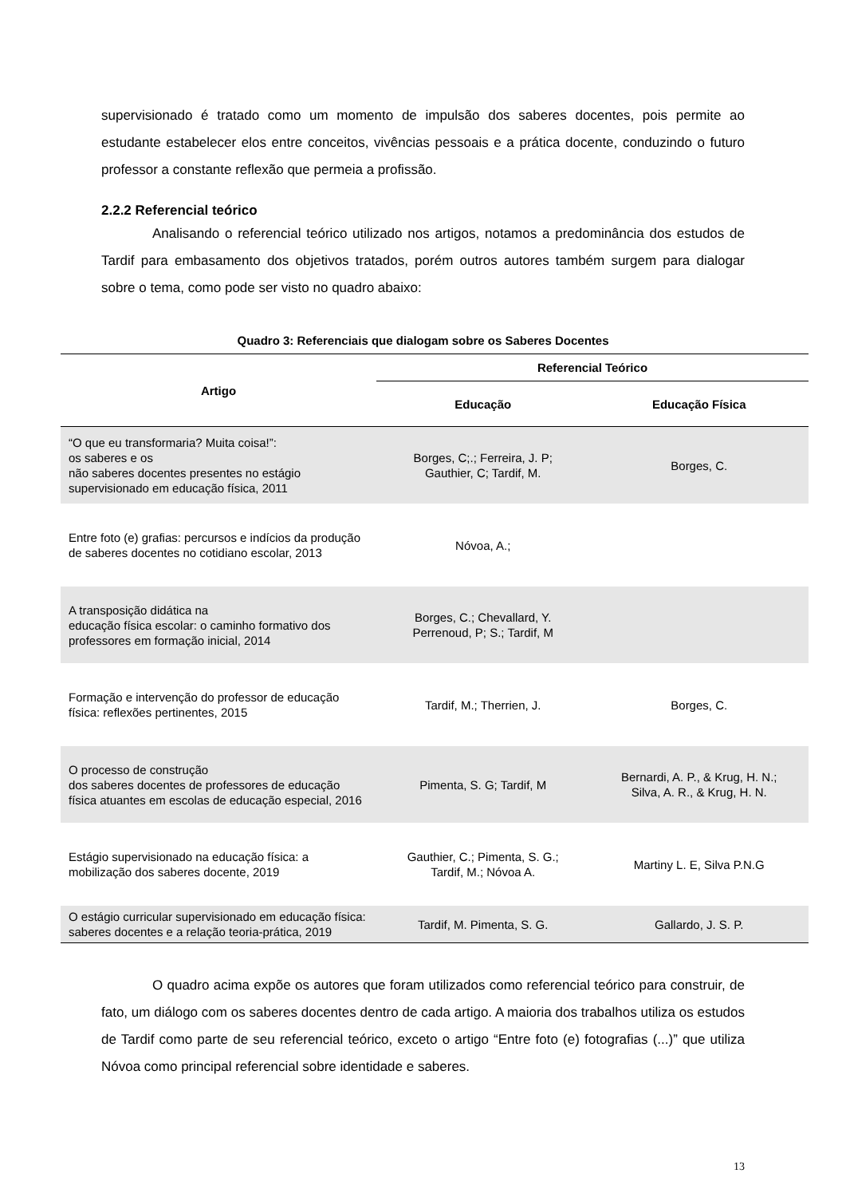supervisionado é tratado como um momento de impulsão dos saberes docentes, pois permite ao estudante estabelecer elos entre conceitos, vivências pessoais e a prática docente, conduzindo o futuro professor a constante reflexão que permeia a profissão.
2.2.2 Referencial teórico
Analisando o referencial teórico utilizado nos artigos, notamos a predominância dos estudos de Tardif para embasamento dos objetivos tratados, porém outros autores também surgem para dialogar sobre o tema, como pode ser visto no quadro abaixo:
Quadro 3: Referenciais que dialogam sobre os Saberes Docentes
| Artigo | Referencial Teórico | |
| --- | --- | --- |
| | Educação | Educação Física |
| “O que eu transformaria? Muita coisa!”: os saberes e os não saberes docentes presentes no estágio supervisionado em educação física, 2011 | Borges, C;.; Ferreira, J. P; Gauthier, C; Tardif, M. | Borges, C. |
| Entre foto (e) grafias: percursos e indícios da produção de saberes docentes no cotidiano escolar, 2013 | Nóvoa, A.; | |
| A transposição didática na educação física escolar: o caminho formativo dos professores em formação inicial, 2014 | Borges, C.; Chevallard, Y. Perrenoud, P; S.; Tardif, M | |
| Formação e intervenção do professor de educação física: reflexões pertinentes, 2015 | Tardif, M.; Therrien, J. | Borges, C. |
| O processo de construção dos saberes docentes de professores de educação física atuantes em escolas de educação especial, 2016 | Pimenta, S. G; Tardif, M | Bernardi, A. P., & Krug, H. N.; Silva, A. R., & Krug, H. N. |
| Estágio supervisionado na educação física: a mobilização dos saberes docente, 2019 | Gauthier, C.; Pimenta, S. G.; Tardif, M.; Nóvoa A. | Martiny L. E, Silva P.N.G |
| O estágio curricular supervisionado em educação física: saberes docentes e a relação teoria-prática, 2019 | Tardif, M. Pimenta, S. G. | Gallardo, J. S. P. |
O quadro acima expõe os autores que foram utilizados como referencial teórico para construir, de fato, um diálogo com os saberes docentes dentro de cada artigo. A maioria dos trabalhos utiliza os estudos de Tardif como parte de seu referencial teórico, exceto o artigo “Entre foto (e) fotografias (...)” que utiliza Nóvoa como principal referencial sobre identidade e saberes.
13